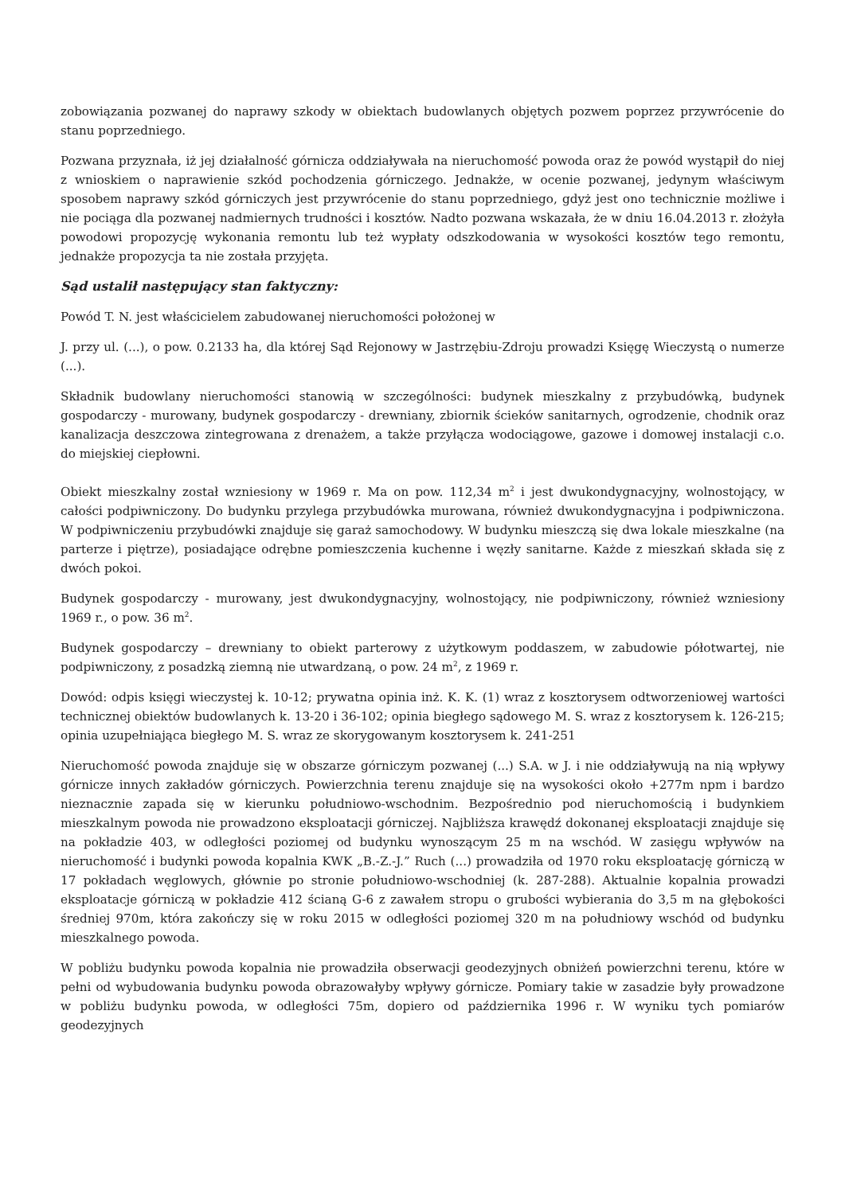zobowiązania pozwanej do naprawy szkody w obiektach budowlanych objętych pozwem poprzez przywrócenie do stanu poprzedniego.
Pozwana przyznała, iż jej działalność górnicza oddziaływała na nieruchomość powoda oraz że powód wystąpił do niej z wnioskiem o naprawienie szkód pochodzenia górniczego. Jednakże, w ocenie pozwanej, jedynym właściwym sposobem naprawy szkód górniczych jest przywrócenie do stanu poprzedniego, gdyż jest ono technicznie możliwe i nie pociąga dla pozwanej nadmiernych trudności i kosztów. Nadto pozwana wskazała, że w dniu 16.04.2013 r. złożyła powodowi propozycję wykonania remontu lub też wypłaty odszkodowania w wysokości kosztów tego remontu, jednakże propozycja ta nie została przyjęta.
Sąd ustalił następujący stan faktyczny:
Powód T. N. jest właścicielem zabudowanej nieruchomości położonej w
J. przy ul. (...), o pow. 0.2133 ha, dla której Sąd Rejonowy w Jastrzębiu-Zdroju prowadzi Księgę Wieczystą o numerze (...).
Składnik budowlany nieruchomości stanowią w szczególności: budynek mieszkalny z przybudówką, budynek gospodarczy - murowany, budynek gospodarczy - drewniany, zbiornik ścieków sanitarnych, ogrodzenie, chodnik oraz kanalizacja deszczowa zintegrowana z drenażem, a także przyłącza wodociągowe, gazowe i domowej instalacji c.o. do miejskiej ciepłowni.
Obiekt mieszkalny został wzniesiony w 1969 r. Ma on pow. 112,34 m<sup>2</sup> i jest dwukondygnacyjny, wolnostojący, w całości podpiwniczony. Do budynku przylega przybudówka murowana, również dwukondygnacyjna i podpiwniczona. W podpiwniczeniu przybudówki znajduje się garaż samochodowy. W budynku mieszczą się dwa lokale mieszkalne (na parterze i piętrze), posiadające odrębne pomieszczenia kuchenne i węzły sanitarne. Każde z mieszkań składa się z dwóch pokoi.
Budynek gospodarczy - murowany, jest dwukondygnacyjny, wolnostojący, nie podpiwniczony, również wzniesiony 1969 r., o pow. 36 m<sup>2</sup>.
Budynek gospodarczy – drewniany to obiekt parterowy z użytkowym poddaszem, w zabudowie półotwartej, nie podpiwniczony, z posadzką ziemną nie utwardzaną, o pow. 24 m<sup>2</sup>, z 1969 r.
Dowód: odpis księgi wieczystej k. 10-12; prywatna opinia inż. K. K. (1) wraz z kosztorysem odtworzeniowej wartości technicznej obiektów budowlanych k. 13-20 i 36-102; opinia biegłego sądowego M. S. wraz z kosztorysem k. 126-215; opinia uzupełniająca biegłego M. S. wraz ze skorygowanym kosztorysem k. 241-251
Nieruchomość powoda znajduje się w obszarze górniczym pozwanej (...) S.A. w J. i nie oddziaływują na nią wpływy górnicze innych zakładów górniczych. Powierzchnia terenu znajduje się na wysokości około +277m npm i bardzo nieznacznie zapada się w kierunku południowo-wschodnim. Bezpośrednio pod nieruchomością i budynkiem mieszkalnym powoda nie prowadzono eksploatacji górniczej. Najbliższa krawędź dokonanej eksploatacji znajduje się na pokładzie 403, w odległości poziomej od budynku wynoszącym 25 m na wschód. W zasięgu wpływów na nieruchomość i budynki powoda kopalnia KWK „B.-Z.-J.” Ruch (...) prowadziła od 1970 roku eksploatację górniczą w 17 pokładach węglowych, głównie po stronie południowo-wschodniej (k. 287-288). Aktualnie kopalnia prowadzi eksploatacje górniczą w pokładzie 412 ścianą G-6 z zawałem stropu o grubości wybierania do 3,5 m na głębokości średniej 970m, która zakończy się w roku 2015 w odległości poziomej 320 m na południowy wschód od budynku mieszkalnego powoda.
W pobliżu budynku powoda kopalnia nie prowadziła obserwacji geodezyjnych obniżeń powierzchni terenu, które w pełni od wybudowania budynku powoda obrazowałyby wpływy górnicze. Pomiary takie w zasadzie były prowadzone w pobliżu budynku powoda, w odległości 75m, dopiero od października 1996 r. W wyniku tych pomiarów geodezyjnych